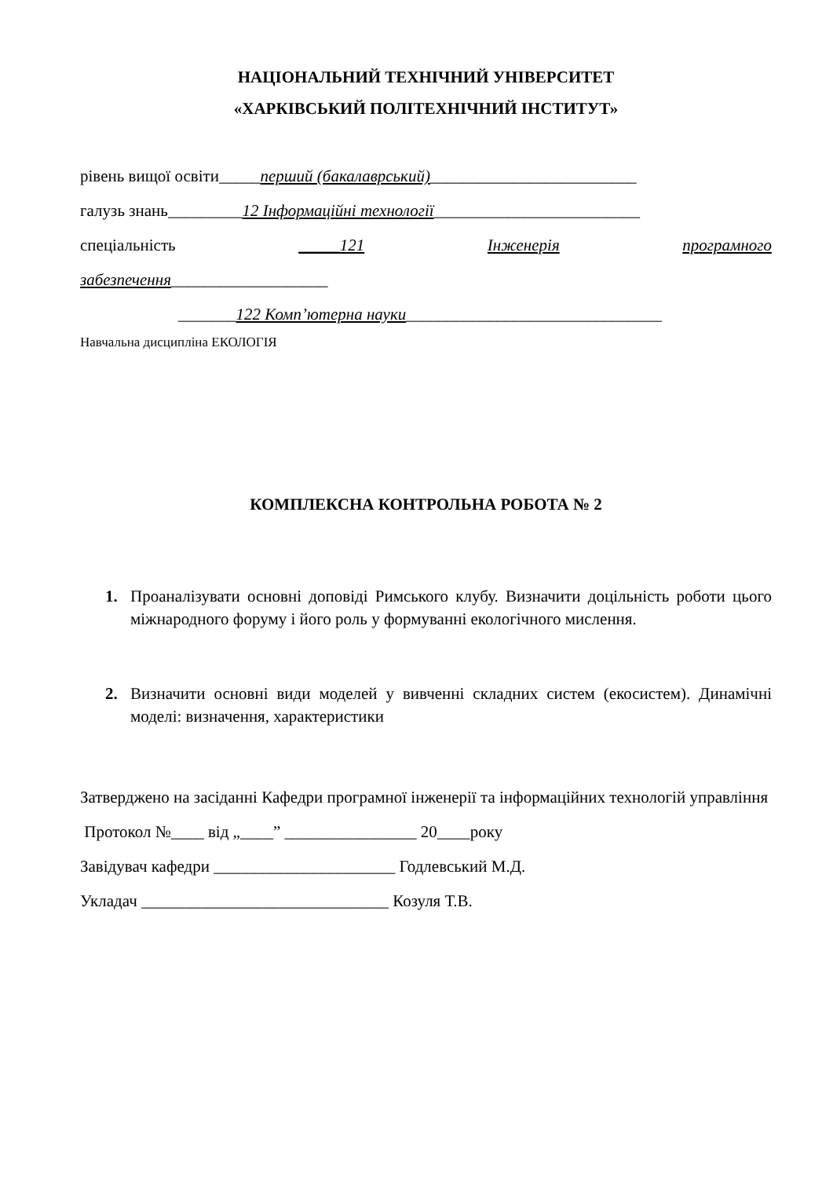НАЦІОНАЛЬНИЙ ТЕХНІЧНИЙ УНІВЕРСИТЕТ
«ХАРКІВСЬКИЙ ПОЛІТЕХНІЧНИЙ ІНСТИТУТ»
рівень вищої освіти_____перший (бакалаврський)_________________________
галузь знань_________12 Інформаційні технології_________________________
спеціальність _____121 Інженерія програмного
забезпечення___________________
_______122 Комп’ютерна науки_______________________________
Навчальна дисципліна ЕКОЛОГІЯ
КОМПЛЕКСНА КОНТРОЛЬНА РОБОТА № 2
1. Проаналізувати основні доповіді Римського клубу. Визначити доцільність роботи цього міжнародного форуму і його роль у формуванні екологічного мислення.
2. Визначити основні види моделей у вивченні складних систем (екосистем). Динамічні моделі: визначення, характеристики
Затверджено на засіданні Кафедри програмної інженерії та інформаційних технологій управління
Протокол №____ від „____” ________________ 20____року
Завідувач кафедри ______________________ Годлевський М.Д.
Укладач ______________________________ Козуля Т.В.